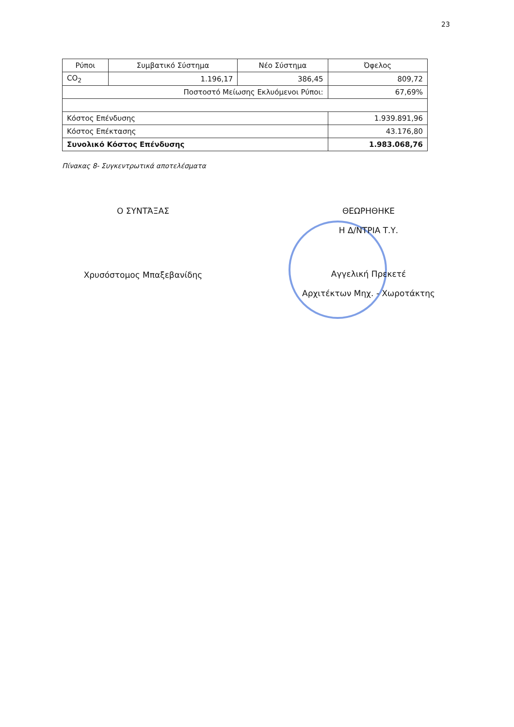23
| Ρύποι | Συμβατικό Σύστημα | Νέο Σύστημα | Όφελος | |
| --- | --- | --- | --- | --- |
| CO<sub>2</sub> | 1.196,17 | 386,45 | 809,72 | |
| Ποστοστό Μείωσης Εκλυόμενοι Ρύποι: | | | | 67,69% |
| Κόστος Επένδυσης | | | 1.939.891,96 | |
| Κόστος Επέκτασης | | | 43.176,80 | |
| Συνολικό Κόστος Επένδυσης | | | 1.983.068,76 | |
Πίνακας 8- Συγκεντρωτικά αποτελέσματα
Ο ΣΥΝΤΆΞΑΣ
Χρυσόστομος Μπαξεβανίδης
ΘΕΩΡΗΘΗΚΕ
Η Δ/ΝΤΡΙΑ Τ.Υ.
Αγγελική Πρεκετέ
Αρχιτέκτων Μηχ. - Χωροτάκτης